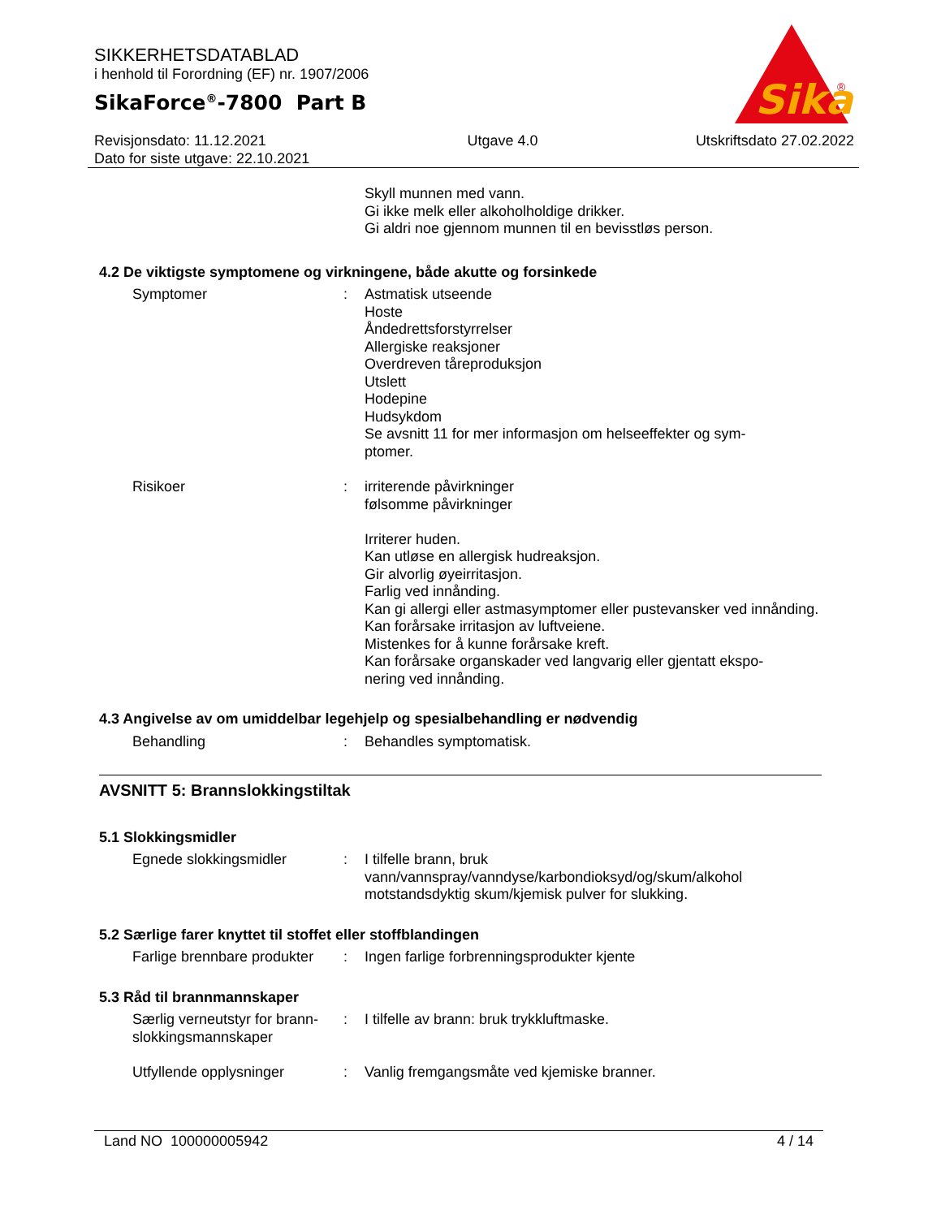SIKKERHETSDATABLAD
i henhold til Forordning (EF) nr. 1907/2006
SikaForce<sup>®</sup>-7800 Part B
Sika
®
Revisjonsdato: 11.12.2021
Dato for siste utgave: 22.10.2021
Utgave 4.0 Utskriftsdato 27.02.2022
Skyll munnen med vann.
Gi ikke melk eller alkoholholdige drikker.
Gi aldri noe gjennom munnen til en bevisstløs person.
4.2 De viktigste symptomene og virkningene, både akutte og forsinkede
Symptomer : Astmatisk utseende
Hoste
Åndedrettsforstyrrelser
Allergiske reaksjoner
Overdreven tåreproduksjon
Utslett
Hodepine
Hudsykdom
Se avsnitt 11 for mer informasjon om helseeffekter og sym-
ptomer.
Risikoer : irriterende påvirkninger
følsomme påvirkninger
Irriterer huden.
Kan utløse en allergisk hudreaksjon.
Gir alvorlig øyeirritasjon.
Farlig ved innånding.
Kan gi allergi eller astmasymptomer eller pustevansker ved innånding.
Kan forårsake irritasjon av luftveiene.
Mistenkes for å kunne forårsake kreft.
Kan forårsake organskader ved langvarig eller gjentatt ekspo-
nering ved innånding.
4.3 Angivelse av om umiddelbar legehjelp og spesialbehandling er nødvendig
Behandling : Behandles symptomatisk.
AVSNITT 5: Brannslokkingstiltak
5.1 Slokkingsmidler
Egnede slokkingsmidler : I tilfelle brann, bruk
vann/vannspray/vanndyse/karbondioksyd/og/skum/alkohol motstandsdyktig skum/kjemisk pulver for slukking.
5.2 Særlige farer knyttet til stoffet eller stoffblandingen
Farlige brennbare produkter
: Ingen farlige forbrenningsprodukter kjente
5.3 Råd til brannmannskaper
Særlig verneutstyr for brann-
slokkingsmannskaper
: I tilfelle av brann: bruk trykkluftmaske.
Utfyllende opplysninger : Vanlig fremgangsmåte ved kjemiske branner.
Land NO 100000005942 4 / 14